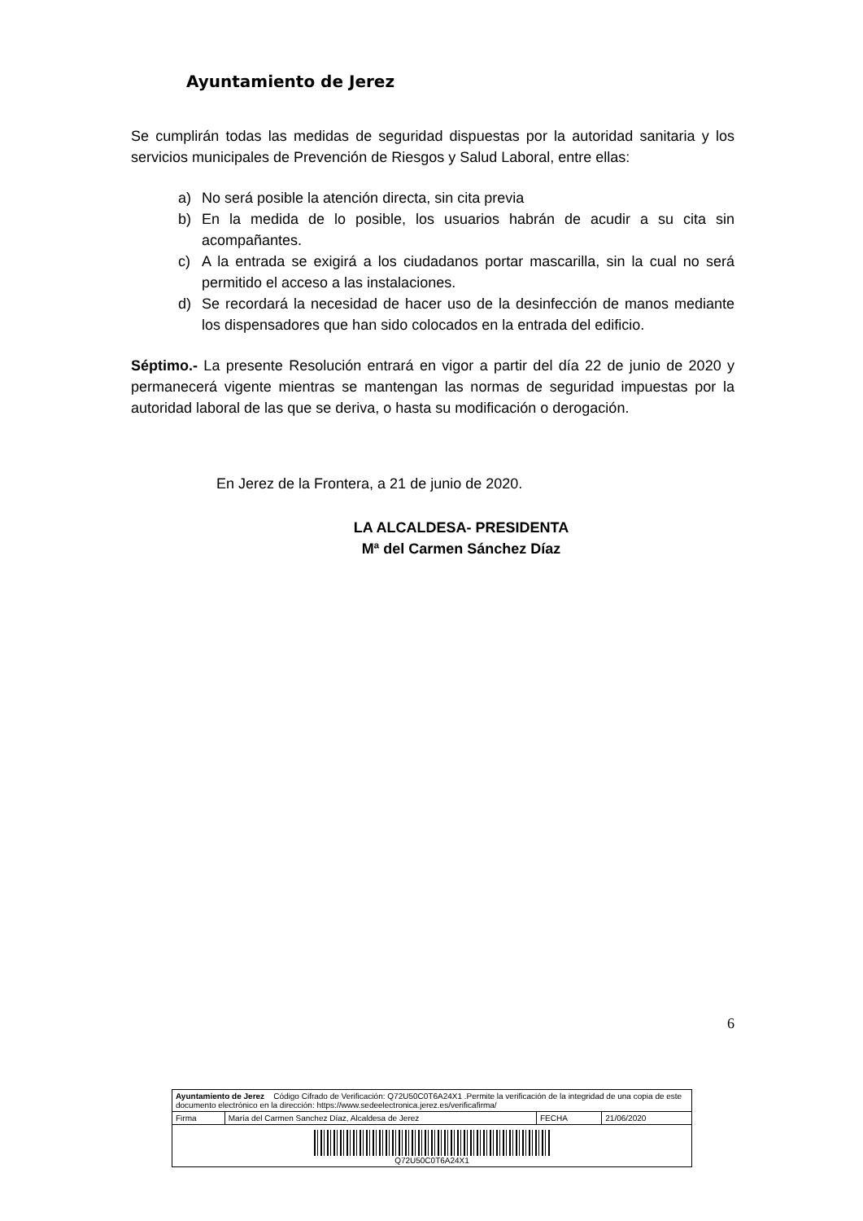Ayuntamiento de Jerez
Se cumplirán todas las medidas de seguridad dispuestas por la autoridad sanitaria y los servicios municipales de Prevención de Riesgos y Salud Laboral, entre ellas:
a) No será posible la atención directa, sin cita previa
b) En la medida de lo posible, los usuarios habrán de acudir a su cita sin acompañantes.
c) A la entrada se exigirá a los ciudadanos portar mascarilla, sin la cual no será permitido el acceso a las instalaciones.
d) Se recordará la necesidad de hacer uso de la desinfección de manos mediante los dispensadores que han sido colocados en la entrada del edificio.
Séptimo.- La presente Resolución entrará en vigor a partir del día 22 de junio de 2020 y permanecerá vigente mientras se mantengan las normas de seguridad impuestas por la autoridad laboral de las que se deriva, o hasta su modificación o derogación.
En Jerez de la Frontera, a 21 de junio de 2020.
LA ALCALDESA- PRESIDENTA
Mª del Carmen Sánchez Díaz
6
| Ayuntamiento de Jerez Código Cifrado de Verificación: Q72U50C0T6A24X1 .Permite la verificación de la integridad de una copia de este documento electrónico en la dirección: https://www.sedeelectronica.jerez.es/verificafirma/ | | | |
| Firma | María del Carmen Sanchez Díaz, Alcaldesa de Jerez | FECHA | 21/06/2020 |
| Q72U50C0T6A24X1 | | | |